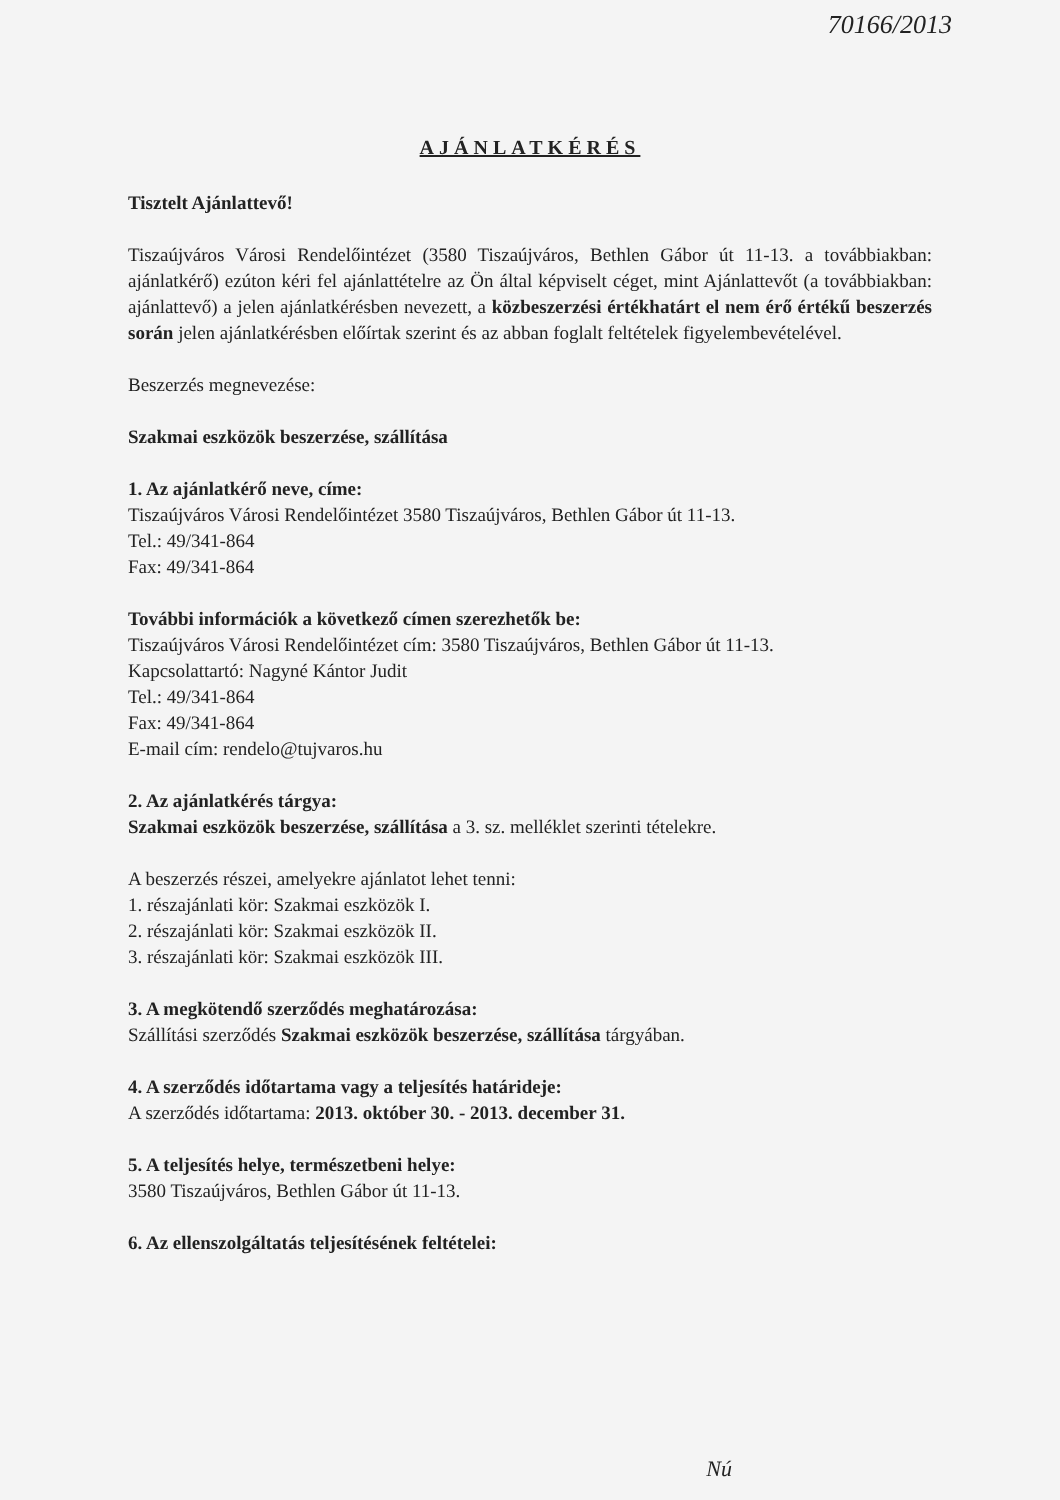70166/2013
AJÁNLATKÉRÉS
Tisztelt Ajánlattevő!
Tiszaújváros Városi Rendelőintézet (3580 Tiszaújváros, Bethlen Gábor út 11-13. a továbbiakban: ajánlatkérő) ezúton kéri fel ajánlattételre az Ön által képviselt céget, mint Ajánlattevőt (a továbbiakban: ajánlattevő) a jelen ajánlatkérésben nevezett, a közbeszerzési értékhatárt el nem érő értékű beszerzés során jelen ajánlatkérésben előírtak szerint és az abban foglalt feltételek figyelembevételével.
Beszerzés megnevezése:
Szakmai eszközök beszerzése, szállítása
1. Az ajánlatkérő neve, címe:
Tiszaújváros Városi Rendelőintézet 3580 Tiszaújváros, Bethlen Gábor út 11-13.
Tel.: 49/341-864
Fax: 49/341-864
További információk a következő címen szerezhetők be:
Tiszaújváros Városi Rendelőintézet cím: 3580 Tiszaújváros, Bethlen Gábor út 11-13.
Kapcsolattartó: Nagyné Kántor Judit
Tel.: 49/341-864
Fax: 49/341-864
E-mail cím: rendelo@tujvaros.hu
2. Az ajánlatkérés tárgya:
Szakmai eszközök beszerzése, szállítása a 3. sz. melléklet szerinti tételekre.
A beszerzés részei, amelyekre ajánlatot lehet tenni:
1. részajánlati kör: Szakmai eszközök I.
2. részajánlati kör: Szakmai eszközök II.
3. részajánlati kör: Szakmai eszközök III.
3. A megkötendő szerződés meghatározása:
Szállítási szerződés Szakmai eszközök beszerzése, szállítása tárgyában.
4. A szerződés időtartama vagy a teljesítés határideje:
A szerződés időtartama: 2013. október 30. - 2013. december 31.
5. A teljesítés helye, természetbeni helye:
3580 Tiszaújváros, Bethlen Gábor út 11-13.
6. Az ellenszolgáltatás teljesítésének feltételei:
Nú